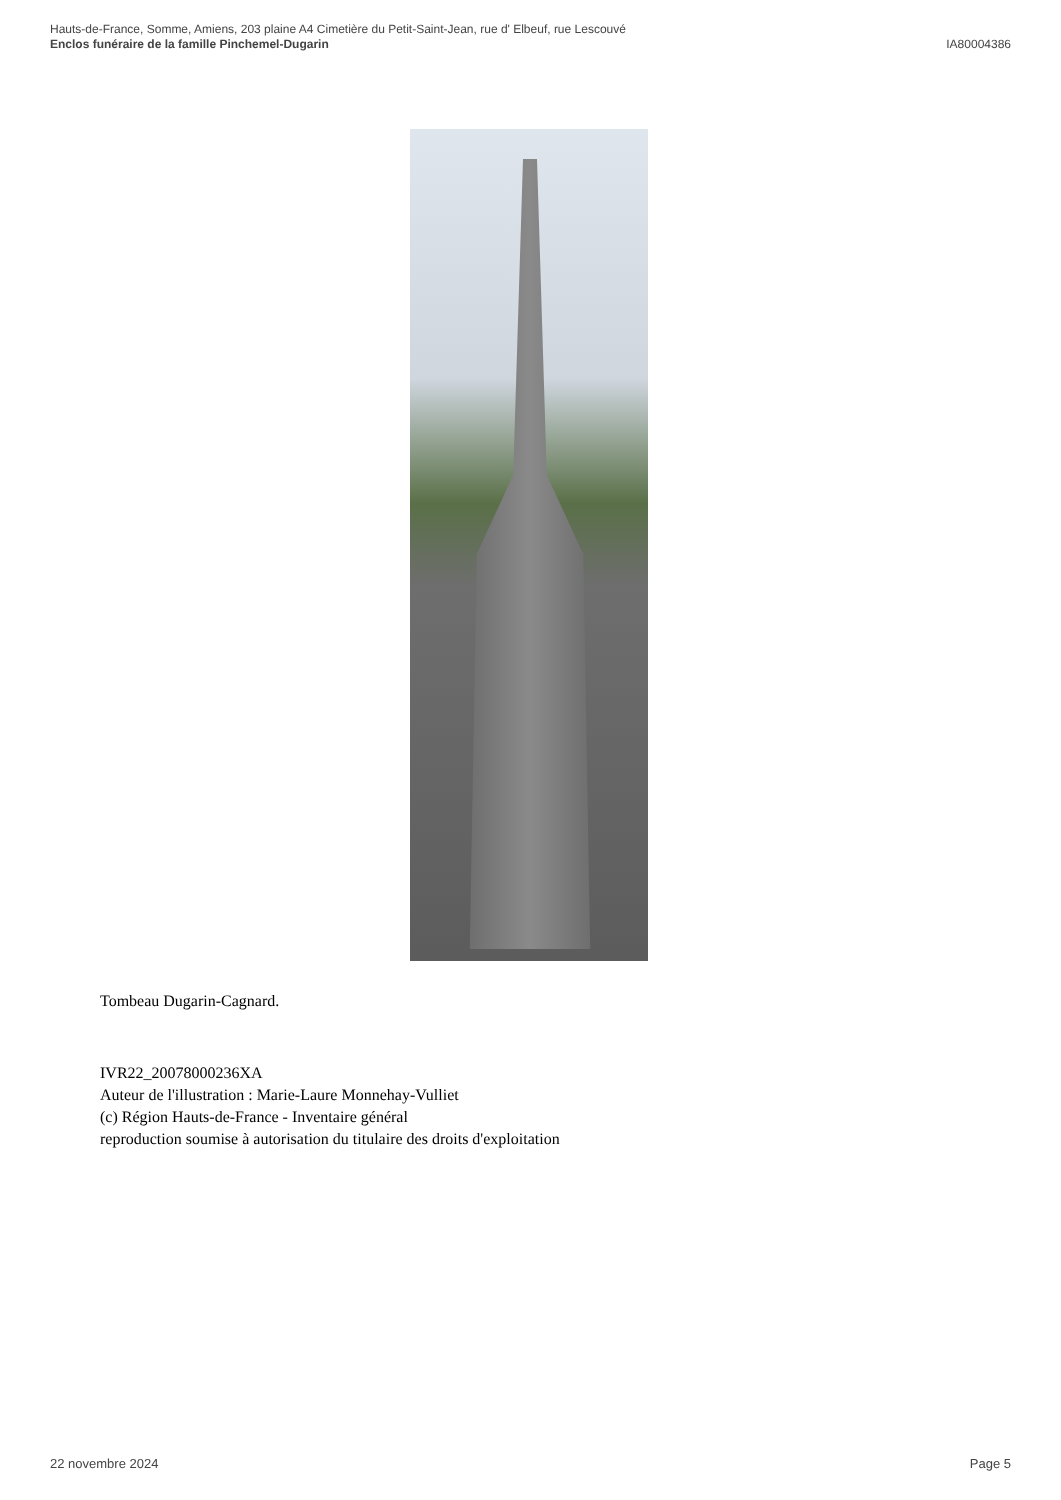Hauts-de-France, Somme, Amiens, 203 plaine A4 Cimetière du Petit-Saint-Jean, rue d' Elbeuf, rue Lescouvé
Enclos funéraire de la famille Pinchemel-Dugarin IA80004386
Tombeau Dugarin-Cagnard.
IVR22_20078000236XA
Auteur de l'illustration : Marie-Laure Monnehay-Vulliet
(c) Région Hauts-de-France - Inventaire général
reproduction soumise à autorisation du titulaire des droits d'exploitation
22 novembre 2024 Page 5